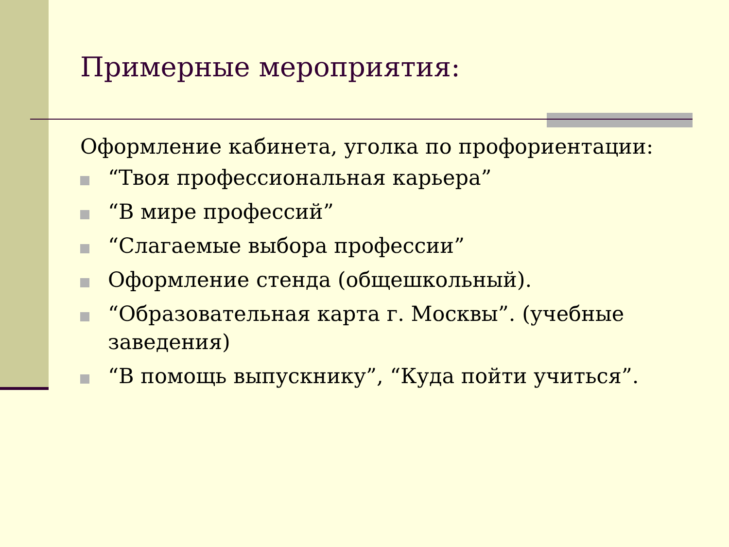Примерные мероприятия:
Оформление кабинета, уголка по профориентации:
“Твоя профессиональная карьера”
“В мире профессий”
“Слагаемые выбора профессии”
Оформление стенда (общешкольный).
“Образовательная карта г. Москвы”. (учебные заведения)
“В помощь выпускнику”, “Куда пойти учиться”.